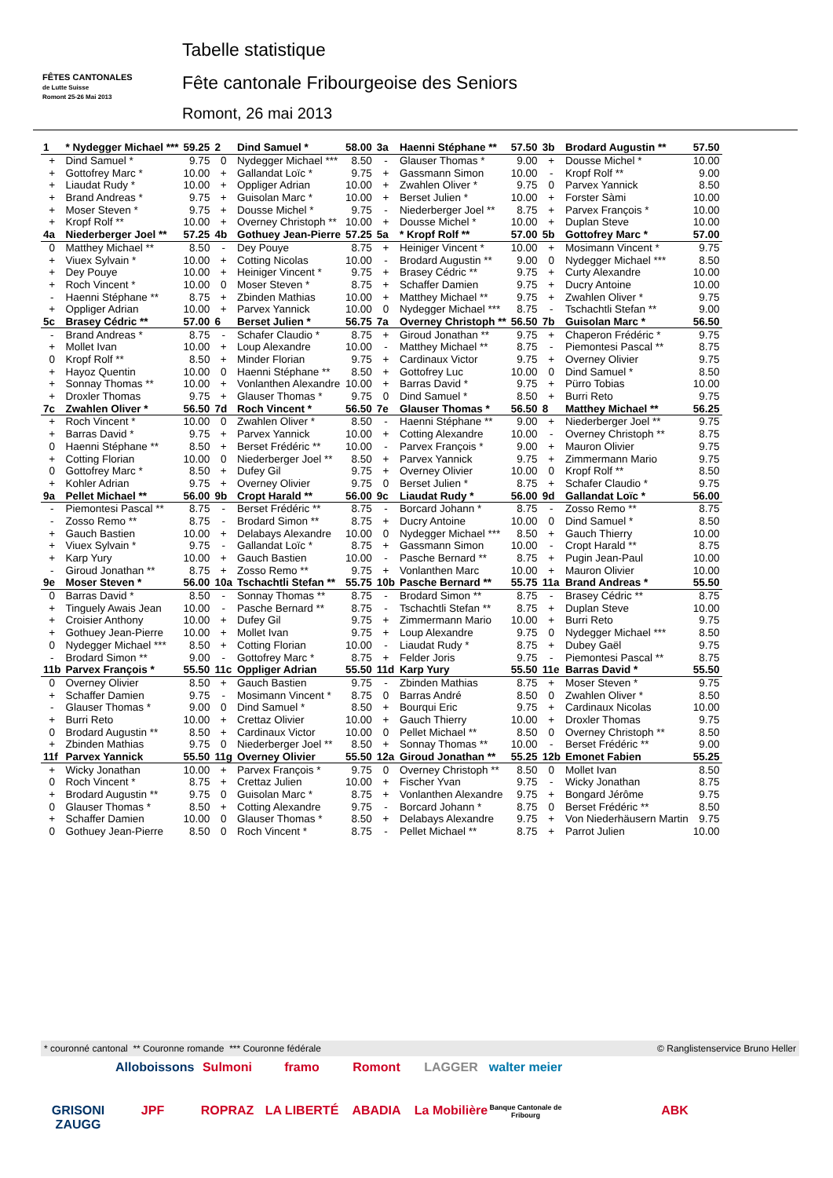FÊTES CANTONALES
de Lutte Suisse
Romont 25-26 Mai 2013
Tabelle statistique
Fête cantonale Fribourgeoise des Seniors
Romont, 26 mai 2013
| 1 | * Nydegger Michael *** | 59.25 | 2 | Dind Samuel * | 58.00 | 3a | Haenni Stéphane ** | 57.50 | 3b | Brodard Augustin ** | 57.50 |
| + | Dind Samuel * | 9.75 | 0 | Nydegger Michael *** | 8.50 | - | Glauser Thomas * | 9.00 | + | Dousse Michel * | 10.00 |
| + | Gottofrey Marc * | 10.00 | + | Gallandat Loïc * | 9.75 | + | Gassmann Simon | 10.00 | - | Kropf Rolf ** | 9.00 |
| + | Liaudat Rudy * | 10.00 | + | Oppliger Adrian | 10.00 | + | Zwahlen Oliver * | 9.75 | 0 | Parvex Yannick | 8.50 |
| + | Brand Andreas * | 9.75 | + | Guisolan Marc * | 10.00 | + | Berset Julien * | 10.00 | + | Forster Sàmi | 10.00 |
| + | Moser Steven * | 9.75 | + | Dousse Michel * | 9.75 | - | Niederberger Joel ** | 8.75 | + | Parvex François * | 10.00 |
| + | Kropf Rolf ** | 10.00 | + | Overney Christoph ** | 10.00 | + | Dousse Michel * | 10.00 | + | Duplan Steve | 10.00 |
| 4a | Niederberger Joel ** | 57.25 | 4b | Gothuey Jean-Pierre | 57.25 | 5a | * Kropf Rolf ** | 57.00 | 5b | Gottofrey Marc * | 57.00 |
| 0 | Matthey Michael ** | 8.50 | - | Dey Pouye | 8.75 | + | Heiniger Vincent * | 10.00 | + | Mosimann Vincent * | 9.75 |
| + | Viuex Sylvain * | 10.00 | + | Cotting Nicolas | 10.00 | - | Brodard Augustin ** | 9.00 | 0 | Nydegger Michael *** | 8.50 |
| + | Dey Pouye | 10.00 | + | Heiniger Vincent * | 9.75 | + | Brasey Cédric ** | 9.75 | + | Curty Alexandre | 10.00 |
| + | Roch Vincent * | 10.00 | 0 | Moser Steven * | 8.75 | + | Schaffer Damien | 9.75 | + | Ducry Antoine | 10.00 |
| - | Haenni Stéphane ** | 8.75 | + | Zbinden Mathias | 10.00 | + | Matthey Michael ** | 9.75 | + | Zwahlen Oliver * | 9.75 |
| + | Oppliger Adrian | 10.00 | + | Parvex Yannick | 10.00 | 0 | Nydegger Michael *** | 8.75 | - | Tschachtli Stefan ** | 9.00 |
| 5c | Brasey Cédric ** | 57.00 | 6 | Berset Julien * | 56.75 | 7a | Overney Christoph ** | 56.50 | 7b | Guisolan Marc * | 56.50 |
| - | Brand Andreas * | 8.75 | - | Schafer Claudio * | 8.75 | + | Giroud Jonathan ** | 9.75 | + | Chaperon Frédéric * | 9.75 |
| + | Mollet Ivan | 10.00 | + | Loup Alexandre | 10.00 | - | Matthey Michael ** | 8.75 | - | Piemontesi Pascal ** | 8.75 |
| 0 | Kropf Rolf ** | 8.50 | + | Minder Florian | 9.75 | + | Cardinaux Victor | 9.75 | + | Overney Olivier | 9.75 |
| + | Hayoz Quentin | 10.00 | 0 | Haenni Stéphane ** | 8.50 | + | Gottofrey Luc | 10.00 | 0 | Dind Samuel * | 8.50 |
| + | Sonnay Thomas ** | 10.00 | + | Vonlanthen Alexandre | 10.00 | + | Barras David * | 9.75 | + | Pürro Tobias | 10.00 |
| + | Droxler Thomas | 9.75 | + | Glauser Thomas * | 9.75 | 0 | Dind Samuel * | 8.50 | + | Burri Reto | 9.75 |
| 7c | Zwahlen Oliver * | 56.50 | 7d | Roch Vincent * | 56.50 | 7e | Glauser Thomas * | 56.50 | 8 | Matthey Michael ** | 56.25 |
| + | Roch Vincent * | 10.00 | 0 | Zwahlen Oliver * | 8.50 | - | Haenni Stéphane ** | 9.00 | + | Niederberger Joel ** | 9.75 |
| + | Barras David * | 9.75 | + | Parvex Yannick | 10.00 | + | Cotting Alexandre | 10.00 | - | Overney Christoph ** | 8.75 |
| 0 | Haenni Stéphane ** | 8.50 | + | Berset Frédéric ** | 10.00 | - | Parvex François * | 9.00 | + | Mauron Olivier | 9.75 |
| + | Cotting Florian | 10.00 | 0 | Niederberger Joel ** | 8.50 | + | Parvex Yannick | 9.75 | + | Zimmermann Mario | 9.75 |
| 0 | Gottofrey Marc * | 8.50 | + | Dufey Gil | 9.75 | + | Overney Olivier | 10.00 | 0 | Kropf Rolf ** | 8.50 |
| + | Kohler Adrian | 9.75 | + | Overney Olivier | 9.75 | 0 | Berset Julien * | 8.75 | + | Schafer Claudio * | 9.75 |
| 9a | Pellet Michael ** | 56.00 | 9b | Cropt Harald ** | 56.00 | 9c | Liaudat Rudy * | 56.00 | 9d | Gallandat Loïc * | 56.00 |
| - | Piemontesi Pascal ** | 8.75 | - | Berset Frédéric ** | 8.75 | - | Borcard Johann * | 8.75 | - | Zosso Remo ** | 8.75 |
| - | Zosso Remo ** | 8.75 | - | Brodard Simon ** | 8.75 | + | Ducry Antoine | 10.00 | 0 | Dind Samuel * | 8.50 |
| + | Gauch Bastien | 10.00 | + | Delabays Alexandre | 10.00 | 0 | Nydegger Michael *** | 8.50 | + | Gauch Thierry | 10.00 |
| + | Viuex Sylvain * | 9.75 | - | Gallandat Loïc * | 8.75 | + | Gassmann Simon | 10.00 | - | Cropt Harald ** | 8.75 |
| + | Karp Yury | 10.00 | + | Gauch Bastien | 10.00 | - | Pasche Bernard ** | 8.75 | + | Pugin Jean-Paul | 10.00 |
| - | Giroud Jonathan ** | 8.75 | + | Zosso Remo ** | 9.75 | + | Vonlanthen Marc | 10.00 | + | Mauron Olivier | 10.00 |
| 9e | Moser Steven * | 56.00 | 10a | Tschachtli Stefan ** | 55.75 | 10b | Pasche Bernard ** | 55.75 | 11a | Brand Andreas * | 55.50 |
| 0 | Barras David * | 8.50 | - | Sonnay Thomas ** | 8.75 | - | Brodard Simon ** | 8.75 | - | Brasey Cédric ** | 8.75 |
| + | Tinguely Awais Jean | 10.00 | - | Pasche Bernard ** | 8.75 | - | Tschachtli Stefan ** | 8.75 | + | Duplan Steve | 10.00 |
| + | Croisier Anthony | 10.00 | + | Dufey Gil | 9.75 | + | Zimmermann Mario | 10.00 | + | Burri Reto | 9.75 |
| + | Gothuey Jean-Pierre | 10.00 | + | Mollet Ivan | 9.75 | + | Loup Alexandre | 9.75 | 0 | Nydegger Michael *** | 8.50 |
| 0 | Nydegger Michael *** | 8.50 | + | Cotting Florian | 10.00 | - | Liaudat Rudy * | 8.75 | + | Dubey Gaël | 9.75 |
| - | Brodard Simon ** | 9.00 | - | Gottofrey Marc * | 8.75 | + | Felder Joris | 9.75 | - | Piemontesi Pascal ** | 8.75 |
| 11b | Parvex François * | 55.50 | 11c | Oppliger Adrian | 55.50 | 11d | Karp Yury | 55.50 | 11e | Barras David * | 55.50 |
| 0 | Overney Olivier | 8.50 | + | Gauch Bastien | 9.75 | - | Zbinden Mathias | 8.75 | + | Moser Steven * | 9.75 |
| + | Schaffer Damien | 9.75 | - | Mosimann Vincent * | 8.75 | 0 | Barras André | 8.50 | 0 | Zwahlen Oliver * | 8.50 |
| - | Glauser Thomas * | 9.00 | 0 | Dind Samuel * | 8.50 | + | Bourqui Eric | 9.75 | + | Cardinaux Nicolas | 10.00 |
| + | Burri Reto | 10.00 | + | Crettaz Olivier | 10.00 | + | Gauch Thierry | 10.00 | + | Droxler Thomas | 9.75 |
| 0 | Brodard Augustin ** | 8.50 | + | Cardinaux Victor | 10.00 | 0 | Pellet Michael ** | 8.50 | 0 | Overney Christoph ** | 8.50 |
| + | Zbinden Mathias | 9.75 | 0 | Niederberger Joel ** | 8.50 | + | Sonnay Thomas ** | 10.00 | - | Berset Frédéric ** | 9.00 |
| 11f | Parvex Yannick | 55.50 | 11g | Overney Olivier | 55.50 | 12a | Giroud Jonathan ** | 55.25 | 12b | Emonet Fabien | 55.25 |
| + | Wicky Jonathan | 10.00 | + | Parvex François * | 9.75 | 0 | Overney Christoph ** | 8.50 | 0 | Mollet Ivan | 8.50 |
| 0 | Roch Vincent * | 8.75 | + | Crettaz Julien | 10.00 | + | Fischer Yvan | 9.75 | - | Wicky Jonathan | 8.75 |
| + | Brodard Augustin ** | 9.75 | 0 | Guisolan Marc * | 8.75 | + | Vonlanthen Alexandre | 9.75 | + | Bongard Jérôme | 9.75 |
| 0 | Glauser Thomas * | 8.50 | + | Cotting Alexandre | 9.75 | - | Borcard Johann * | 8.75 | 0 | Berset Frédéric ** | 8.50 |
| + | Schaffer Damien | 10.00 | 0 | Glauser Thomas * | 8.50 | + | Delabays Alexandre | 9.75 | + | Von Niederhäusern Martin | 9.75 |
| 0 | Gothuey Jean-Pierre | 8.50 | 0 | Roch Vincent * | 8.75 | - | Pellet Michael ** | 8.75 | + | Parrot Julien | 10.00 |
* couronné cantonal ** Couronne romande *** Couronne fédérale © Ranglistenservice Bruno Heller
Alloboissons Sulmoni framo Romont LAGGER walter meier GRISONI ZAUGG JPF ROPRAZ LA LIBERTÉ ABADIA La Mobilière Banque Cantonale de Fribourg ABK